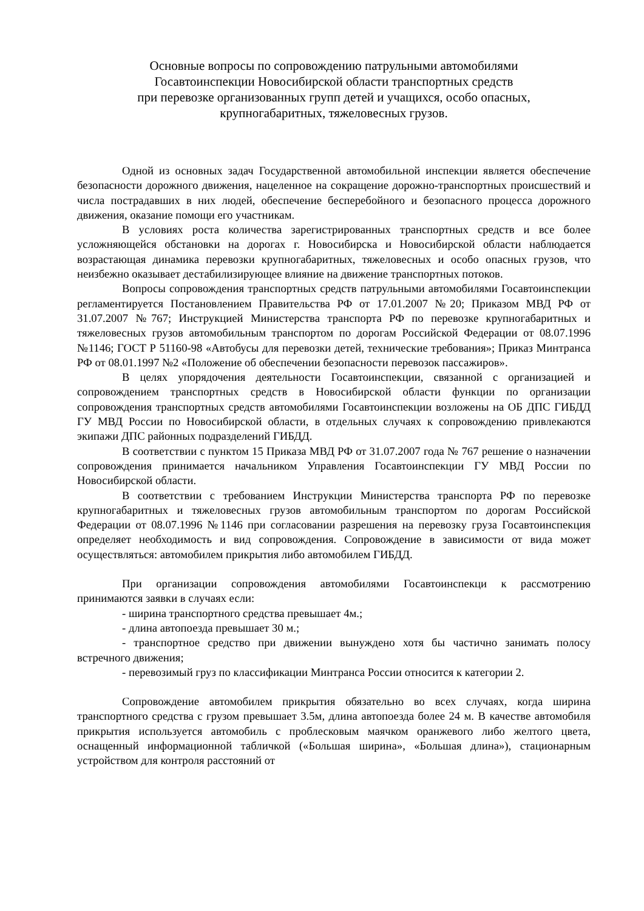Основные вопросы по сопровождению патрульными автомобилями
Госавтоинспекции Новосибирской области транспортных средств
при перевозке организованных групп детей и учащихся, особо опасных,
крупногабаритных, тяжеловесных грузов.
Одной из основных задач Государственной автомобильной инспекции является обеспечение безопасности дорожного движения, нацеленное на сокращение дорожно-транспортных происшествий и числа пострадавших в них людей, обеспечение бесперебойного и безопасного процесса дорожного движения, оказание помощи его участникам.
В условиях роста количества зарегистрированных транспортных средств и все более усложняющейся обстановки на дорогах г. Новосибирска и Новосибирской области наблюдается возрастающая динамика перевозки крупногабаритных, тяжеловесных и особо опасных грузов, что неизбежно оказывает дестабилизирующее влияние на движение транспортных потоков.
Вопросы сопровождения транспортных средств патрульными автомобилями Госавтоинспекции регламентируется Постановлением Правительства РФ от 17.01.2007 №20; Приказом МВД РФ от 31.07.2007 №767; Инструкцией Министерства транспорта РФ по перевозке крупногабаритных и тяжеловесных грузов автомобильным транспортом по дорогам Российской Федерации от 08.07.1996 №1146; ГОСТ Р 51160-98 «Автобусы для перевозки детей, технические требования»; Приказ Минтранса РФ от 08.01.1997 №2 «Положение об обеспечении безопасности перевозок пассажиров».
В целях упорядочения деятельности Госавтоинспекции, связанной с организацией и сопровождением транспортных средств в Новосибирской области функции по организации сопровождения транспортных средств автомобилями Госавтоинспекции возложены на ОБ ДПС ГИБДД ГУ МВД России по Новосибирской области, в отдельных случаях к сопровождению привлекаются экипажи ДПС районных подразделений ГИБДД.
В соответствии с пунктом 15 Приказа МВД РФ от 31.07.2007 года № 767 решение о назначении сопровождения принимается начальником Управления Госавтоинспекции ГУ МВД России по Новосибирской области.
В соответствии с требованием Инструкции Министерства транспорта РФ по перевозке крупногабаритных и тяжеловесных грузов автомобильным транспортом по дорогам Российской Федерации от 08.07.1996 №1146 при согласовании разрешения на перевозку груза Госавтоинспекция определяет необходимость и вид сопровождения. Сопровождение в зависимости от вида может осуществляться: автомобилем прикрытия либо автомобилем ГИБДД.
При организации сопровождения автомобилями Госавтоинспекци к рассмотрению принимаются заявки в случаях если:
- ширина транспортного средства превышает 4м.;
- длина автопоезда превышает 30 м.;
- транспортное средство при движении вынуждено хотя бы частично занимать полосу встречного движения;
- перевозимый груз по классификации Минтранса России относится к категории 2.
Сопровождение автомобилем прикрытия обязательно во всех случаях, когда ширина транспортного средства с грузом превышает 3.5м, длина автопоезда более 24 м. В качестве автомобиля прикрытия используется автомобиль с проблесковым маячком оранжевого либо желтого цвета, оснащенный информационной табличкой («Большая ширина», «Большая длина»), стационарным устройством для контроля расстояний от